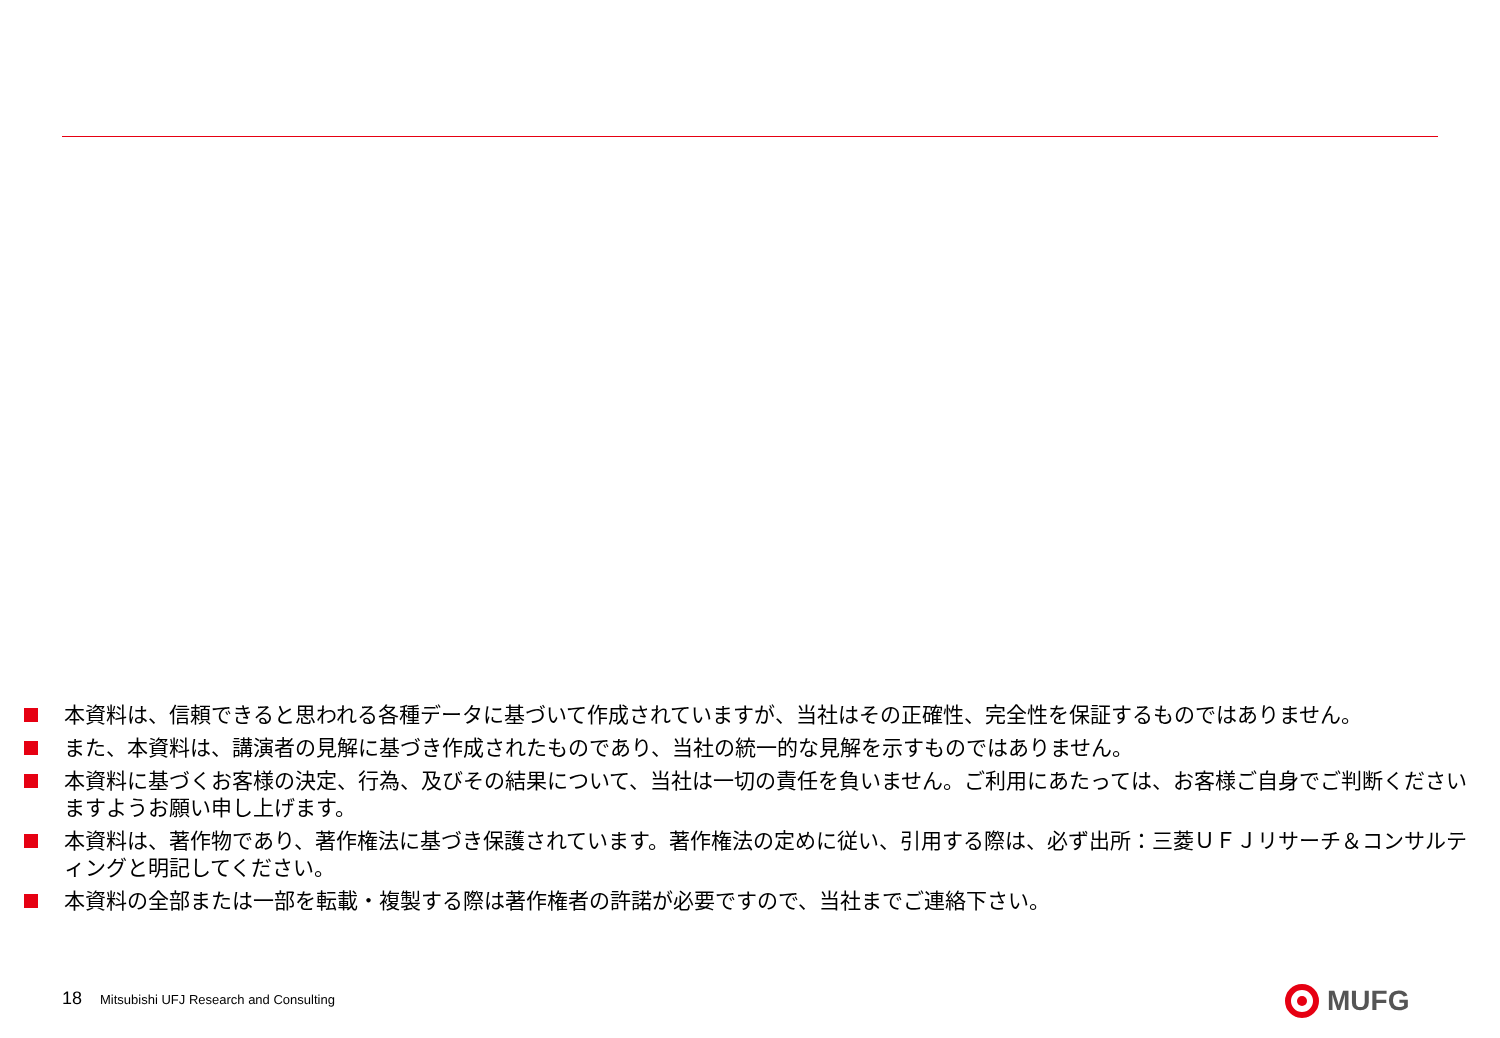本資料は、信頼できると思われる各種データに基づいて作成されていますが、当社はその正確性、完全性を保証するものではありません。
また、本資料は、講演者の見解に基づき作成されたものであり、当社の統一的な見解を示すものではありません。
本資料に基づくお客様の決定、行為、及びその結果について、当社は一切の責任を負いません。ご利用にあたっては、お客様ご自身でご判断くださいますようお願い申し上げます。
本資料は、著作物であり、著作権法に基づき保護されています。著作権法の定めに従い、引用する際は、必ず出所：三菱ＵＦＪリサーチ＆コンサルティングと明記してください。
本資料の全部または一部を転載・複製する際は著作権者の許諾が必要ですので、当社までご連絡下さい。
18 Mitsubishi UFJ Research and Consulting
MUFG